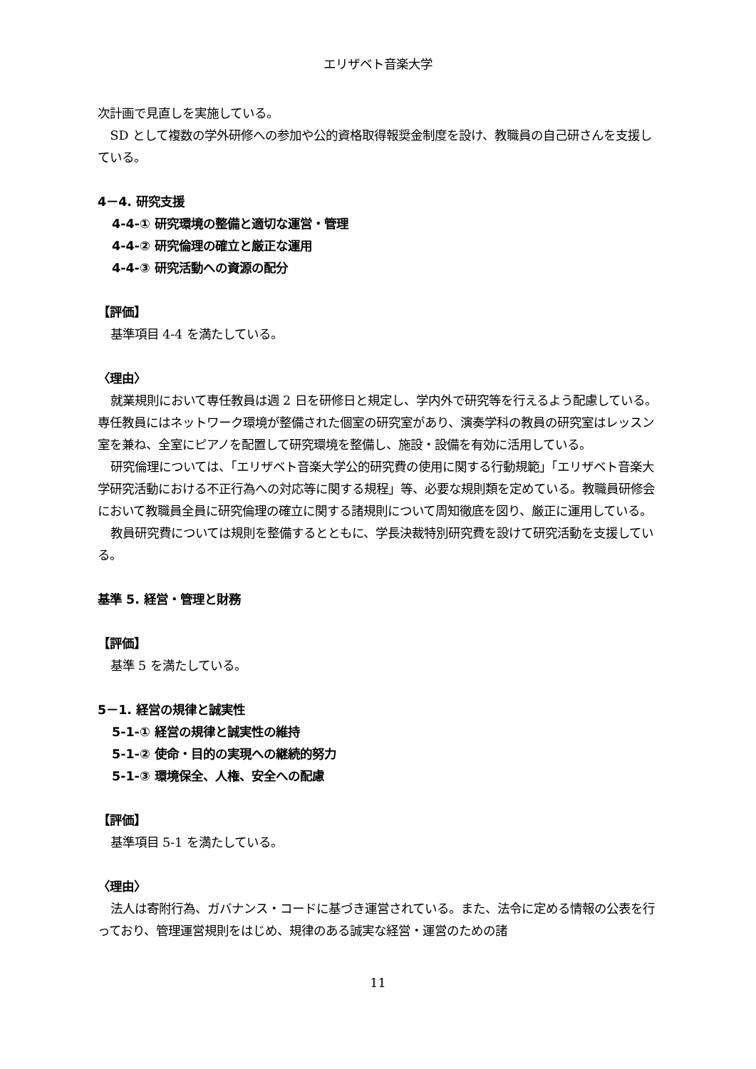エリザベト音楽大学
次計画で見直しを実施している。
SD として複数の学外研修への参加や公的資格取得報奨金制度を設け、教職員の自己研さんを支援している。
4－4. 研究支援
4-4-① 研究環境の整備と適切な運営・管理
4-4-② 研究倫理の確立と厳正な運用
4-4-③ 研究活動への資源の配分
【評価】
基準項目 4-4 を満たしている。
〈理由〉
就業規則において専任教員は週 2 日を研修日と規定し、学内外で研究等を行えるよう配慮している。専任教員にはネットワーク環境が整備された個室の研究室があり、演奏学科の教員の研究室はレッスン室を兼ね、全室にピアノを配置して研究環境を整備し、施設・設備を有効に活用している。
研究倫理については、「エリザベト音楽大学公的研究費の使用に関する行動規範」「エリザベト音楽大学研究活動における不正行為への対応等に関する規程」等、必要な規則類を定めている。教職員研修会において教職員全員に研究倫理の確立に関する諸規則について周知徹底を図り、厳正に運用している。
教員研究費については規則を整備するとともに、学長決裁特別研究費を設けて研究活動を支援している。
基準 5. 経営・管理と財務
【評価】
基準 5 を満たしている。
5－1. 経営の規律と誠実性
5-1-① 経営の規律と誠実性の維持
5-1-② 使命・目的の実現への継続的努力
5-1-③ 環境保全、人権、安全への配慮
【評価】
基準項目 5-1 を満たしている。
〈理由〉
法人は寄附行為、ガバナンス・コードに基づき運営されている。また、法令に定める情報の公表を行っており、管理運営規則をはじめ、規律のある誠実な経営・運営のための諸
11